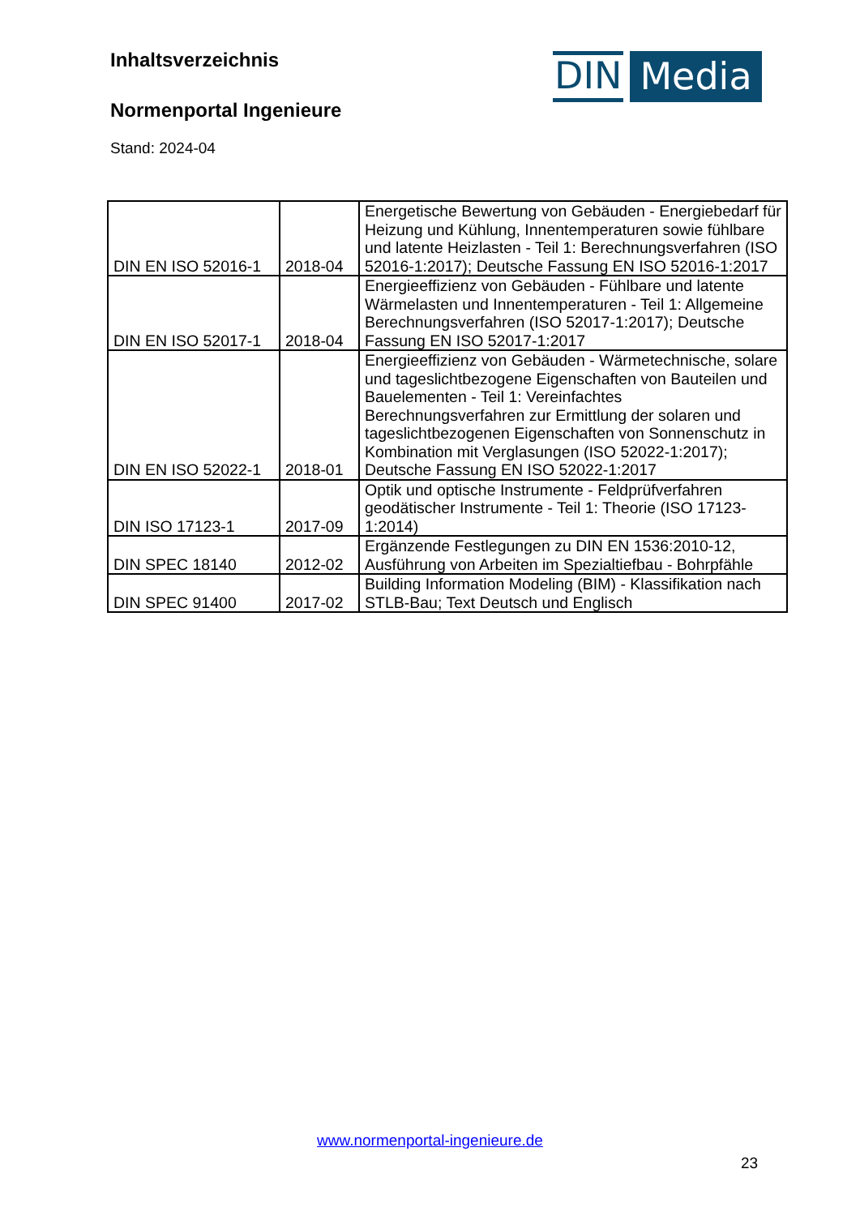Inhaltsverzeichnis
Normenportal Ingenieure
Stand: 2024-04
DIN Media
| DIN EN ISO 52016-1 | 2018-04 | Energetische Bewertung von Gebäuden - Energiebedarf für Heizung und Kühlung, Innentemperaturen sowie fühlbare und latente Heizlasten - Teil 1: Berechnungsverfahren (ISO 52016-1:2017); Deutsche Fassung EN ISO 52016-1:2017 |
| DIN EN ISO 52017-1 | 2018-04 | Energieeffizienz von Gebäuden - Fühlbare und latente Wärmelasten und Innentemperaturen - Teil 1: Allgemeine Berechnungsverfahren (ISO 52017-1:2017); Deutsche Fassung EN ISO 52017-1:2017 |
| DIN EN ISO 52022-1 | 2018-01 | Energieeffizienz von Gebäuden - Wärmetechnische, solare und tageslichtbezogene Eigenschaften von Bauteilen und Bauelementen - Teil 1: Vereinfachtes Berechnungsverfahren zur Ermittlung der solaren und tageslichtbezogenen Eigenschaften von Sonnenschutz in Kombination mit Verglasungen (ISO 52022-1:2017); Deutsche Fassung EN ISO 52022-1:2017 |
| DIN ISO 17123-1 | 2017-09 | Optik und optische Instrumente - Feldprüfverfahren geodätischer Instrumente - Teil 1: Theorie (ISO 17123-1:2014) |
| DIN SPEC 18140 | 2012-02 | Ergänzende Festlegungen zu DIN EN 1536:2010-12, Ausführung von Arbeiten im Spezialtiefbau - Bohrpfähle |
| DIN SPEC 91400 | 2017-02 | Building Information Modeling (BIM) - Klassifikation nach STLB-Bau; Text Deutsch und Englisch |
www.normenportal-ingenieure.de
23